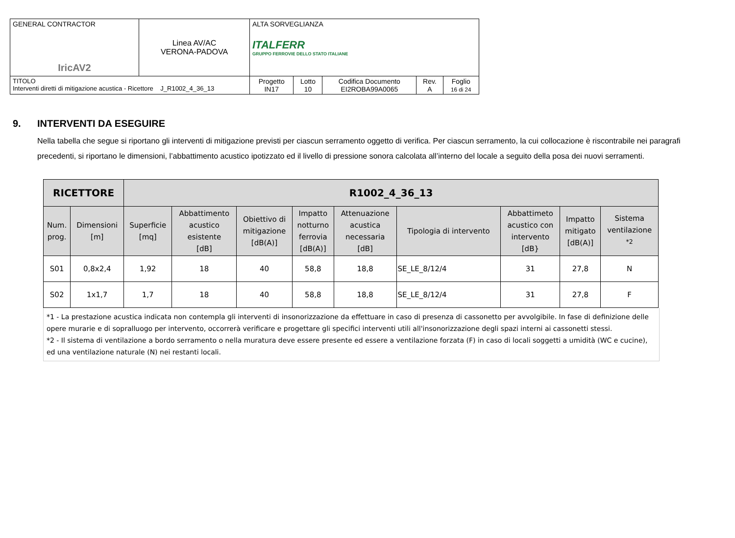| GENERAL CONTRACTOR IricAV2 | Linea AV/AC VERONA-PADOVA | ALTA SORVEGLIANZA ITALFERR GRUPPO FERROVIE DELLO STATO ITALIANE | | | | |
| TITOLO Interventi diretti di mitigazione acustica - Ricettore J_R1002_4_36_13 | | Progetto IN17 | Lotto 10 | Codifica Documento EI2ROBA99A0065 | Rev. A | Foglio 16 di 24 |
9. INTERVENTI DA ESEGUIRE
Nella tabella che segue si riportano gli interventi di mitigazione previsti per ciascun serramento oggetto di verifica. Per ciascun serramento, la cui collocazione è riscontrabile nei paragrafi precedenti, si riportano le dimensioni, l’abbattimento acustico ipotizzato ed il livello di pressione sonora calcolata all’interno del locale a seguito della posa dei nuovi serramenti.
| RICETTORE | | R1002_4_36_13 | | | | | | | | |
| --- | --- | --- | --- | --- | --- | --- | --- | --- | --- | --- |
| Num. prog. | Dimensioni [m] | Superficie [mq] | Abbattimento acustico esistente [dB] | Obiettivo di mitigazione [dB(A)] | Impatto notturno ferrovia [dB(A)] | Attenuazione acustica necessaria [dB] | Tipologia di intervento | Abbattimeto acustico con intervento [dB} | Impatto mitigato [dB(A)] | Sistema ventilazione <sup>*2</sup> |
| S01 | 0,8x2,4 | 1,92 | 18 | 40 | 58,8 | 18,8 | SE_LE_8/12/4 | 31 | 27,8 | N |
| S02 | 1x1,7 | 1,7 | 18 | 40 | 58,8 | 18,8 | SE_LE_8/12/4 | 31 | 27,8 | F |
*1 - La prestazione acustica indicata non contempla gli interventi di insonorizzazione da effettuare in caso di presenza di cassonetto per avvolgibile. In fase di definizione delle opere murarie e di sopralluogo per intervento, occorrerà verificare e progettare gli specifici interventi utili all'insonorizzazione degli spazi interni ai cassonetti stessi.
*2 - Il sistema di ventilazione a bordo serramento o nella muratura deve essere presente ed essere a ventilazione forzata (F) in caso di locali soggetti a umidità (WC e cucine), ed una ventilazione naturale (N) nei restanti locali.